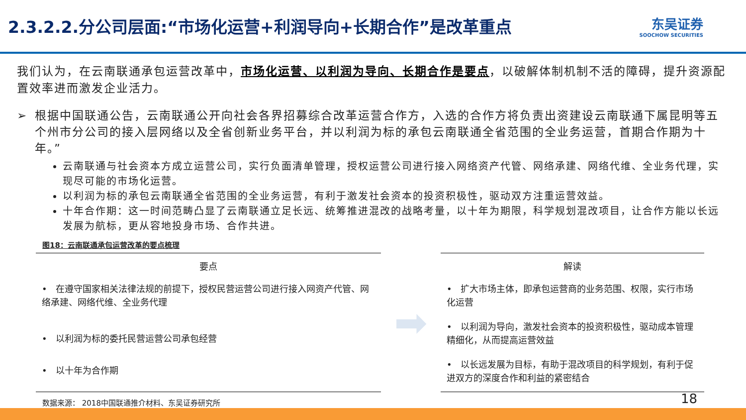2.3.2.2.分公司层面:“市场化运营+利润导向+长期合作”是改革重点
东吴证券
SOOCHOW SECURITIES
我们认为，在云南联通承包运营改革中，市场化运营、以利润为导向、长期合作是要点，以破解体制机制不活的障碍，提升资源配置效率进而激发企业活力。
➢ 根据中国联通公告，云南联通公开向社会各界招募综合改革运营合作方，入选的合作方将负责出资建设云南联通下属昆明等五个州市分公司的接入层网络以及全省创新业务平台，并以利润为标的承包云南联通全省范围的全业务运营，首期合作期为十年。”
云南联通与社会资本方成立运营公司，实行负面清单管理，授权运营公司进行接入网络资产代管、网络承建、网络代维、全业务代理，实现尽可能的市场化运营。
以利润为标的承包云南联通全省范围的全业务运营，有利于激发社会资本的投资积极性，驱动双方注重运营效益。
十年合作期：这一时间范畴凸显了云南联通立足长远、统筹推进混改的战略考量，以十年为期限，科学规划混改项目，让合作方能以长远发展为航标，更从容地投身市场、合作共进。
图18：云南联通承包运营改革的要点梳理
| 要点 |
| --- |
| • 在遵守国家相关法律法规的前提下，授权民营运营公司进行接入网资产代管、网络承建、网络代维、全业务代理 |
| • 以利润为标的委托民营运营公司承包经营 |
| • 以十年为合作期 |
➡
| 解读 |
| --- |
| • 扩大市场主体，即承包运营商的业务范围、权限，实行市场化运营 |
| • 以利润为导向，激发社会资本的投资积极性，驱动成本管理精细化，从而提高运营效益 |
| • 以长远发展为目标，有助于混改项目的科学规划，有利于促进双方的深度合作和利益的紧密结合 |
数据来源： 2018中国联通推介材料、东吴证券研究所
18